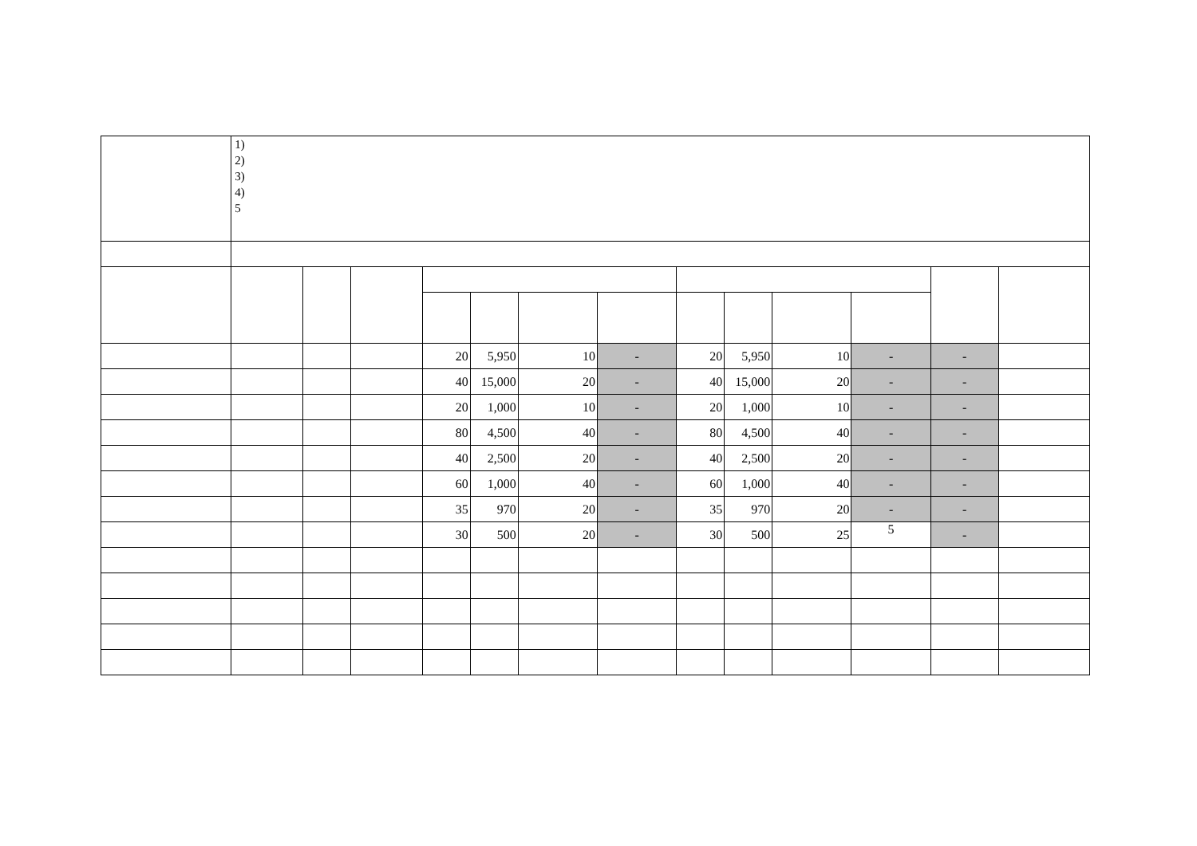| | 1) 2) 3) 4) 5 | | | | | | | | | | | | |
| | | | | 20 | 5,950 | 10 | - | 20 | 5,950 | 10 | - | - | |
| | | | | 40 | 15,000 | 20 | - | 40 | 15,000 | 20 | - | - | |
| | | | | 20 | 1,000 | 10 | - | 20 | 1,000 | 10 | - | - | |
| | | | | 80 | 4,500 | 40 | - | 80 | 4,500 | 40 | - | - | |
| | | | | 40 | 2,500 | 20 | - | 40 | 2,500 | 20 | - | - | |
| | | | | 60 | 1,000 | 40 | - | 60 | 1,000 | 40 | - | - | |
| | | | | 35 | 970 | 20 | - | 35 | 970 | 20 | - | - | |
| | | | | 30 | 500 | 20 | - | 30 | 500 | 25 | 5 | - | |